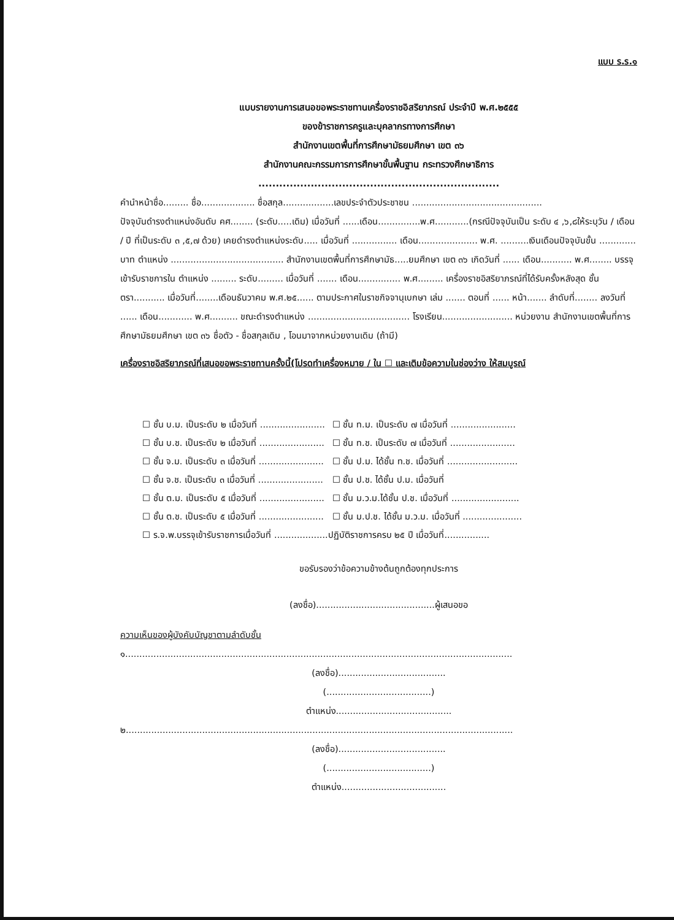แบบ ร.ร.๑
แบบรายงานการเสนอขอพระราชทานเครื่องราชอิสริยาภรณ์ ประจำปี พ.ศ.๒๕๕๕
ของข้าราชการครูและบุคลากรทางการศึกษา
สำนักงานเขตพื้นที่การศึกษามัธยมศึกษา เขต ๓๖
สำนักงานคณะกรรมการการศึกษาขั้นพื้นฐาน กระทรวงศึกษาธิการ
.....................................................................
คำนำหน้าชื่อ......... ชื่อ................... ชื่อสกุล..................เลขประจำตัวประชาชน ..............................................
ปัจจุบันดำรงตำแหน่งอันดับ คศ........ (ระดับ.....เดิม) เมื่อวันที่ ......เดือน...............พ.ศ............(กรณีปัจจุบันเป็น ระดับ ๔ ,๖,๘ให้ระบุวัน / เดือน / ปี ที่เป็นระดับ ๓ ,๕,๗ ด้วย) เคยดำรงตำแหน่งระดับ..... เมื่อวันที่ ................ เดือน..................... พ.ศ. ..........เงินเดือนปัจจุบันขั้น ............. บาท ตำแหน่ง ........................................ สำนักงานเขตพื้นที่การศึกษามัธ.....ยมศึกษา เขต ๓๖ เกิดวันที่ ...... เดือน........... พ.ศ........ บรรจุเข้ารับราชการใน ตำแหน่ง ......... ระดับ......... เมื่อวันที่ ....... เดือน............... พ.ศ......... เครื่องราชอิสริยาภรณ์ที่ได้รับครั้งหลังสุด ชั้นตรา........... เมื่อวันที่........เดือนธันวาคม พ.ศ.๒๕...... ตามประกาศในราชกิจจานุเบกษา เล่ม ....... ตอนที่ ...... หน้า....... ลำดับที่........ ลงวันที่ ...... เดือน............ พ.ศ.......... ขณะดำรงตำแหน่ง .................................... โรงเรียน......................... หน่วยงาน สำนักงานเขตพื้นที่การศึกษามัธยมศึกษา เขต ๓๖ ชื่อตัว - ชื่อสกุลเดิม , โอนมาจากหน่วยงานเดิม (ถ้ามี)
เครื่องราชอิสริยาภรณ์ที่เสนอขอพระราชทานครั้งนี้(โปรดทำเครื่องหมาย / ใน ☐ และเติมข้อความในช่องว่าง ให้สมบูรณ์
| ☐ ชั้น บ.ม. เป็นระดับ ๒ เมื่อวันที่ ....................... | ☐ ชั้น ท.ม. เป็นระดับ ๗ เมื่อวันที่ ....................... |
| ☐ ชั้น บ.ช. เป็นระดับ ๒ เมื่อวันที่ ....................... | ☐ ชั้น ท.ช. เป็นระดับ ๗ เมื่อวันที่ ....................... |
| ☐ ชั้น จ.ม. เป็นระดับ ๓ เมื่อวันที่ ....................... | ☐ ชั้น ป.ม. ได้ชั้น ท.ช. เมื่อวันที่ ......................... |
| ☐ ชั้น จ.ช. เป็นระดับ ๓ เมื่อวันที่ ....................... | ☐ ชั้น ป.ช. ได้ชั้น ป.ม. เมื่อวันที่ |
| ☐ ชั้น ต.ม. เป็นระดับ ๕ เมื่อวันที่ ....................... | ☐ ชั้น ม.ว.ม.ได้ชั้น ป.ช. เมื่อวันที่ ........................ |
| ☐ ชั้น ต.ช. เป็นระดับ ๕ เมื่อวันที่ ....................... | ☐ ชั้น ม.ป.ช. ได้ชั้น ม.ว.ม. เมื่อวันที่ ..................... |
| ☐ ร.จ.พ.บรรจุเข้ารับราชการเมื่อวันที่ ...................ปฏิบัติราชการครบ ๒๕ ปี เมื่อวันที่................ | |
ขอรับรองว่าข้อความข้างต้นถูกต้องทุกประการ
(ลงชื่อ)..........................................ผู้เสนอขอ
ความเห็นของผู้บังคับบัญชาตามลำดับชั้น
๑.........................................................................................................................................
(ลงชื่อ)......................................
(.....................................)
ตำแหน่ง.........................................
๒.........................................................................................................................................
(ลงชื่อ)......................................
(.....................................)
ตำแหน่ง.....................................